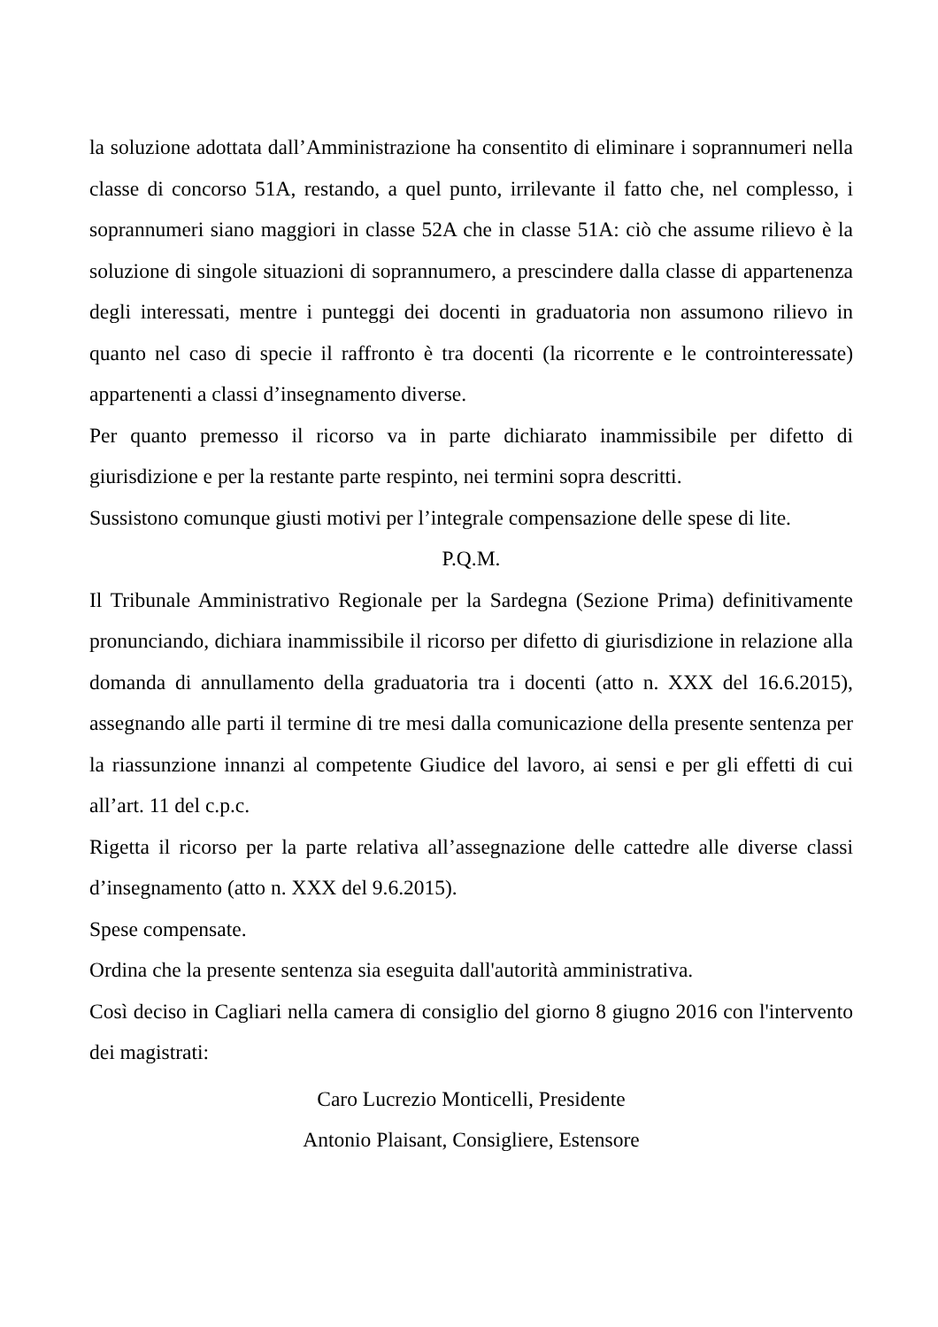la soluzione adottata dall’Amministrazione ha consentito di eliminare i soprannumeri nella classe di concorso 51A, restando, a quel punto, irrilevante il fatto che, nel complesso, i soprannumeri siano maggiori in classe 52A che in classe 51A: ciò che assume rilievo è la soluzione di singole situazioni di soprannumero, a prescindere dalla classe di appartenenza degli interessati, mentre i punteggi dei docenti in graduatoria non assumono rilievo in quanto nel caso di specie il raffronto è tra docenti (la ricorrente e le controinteressate) appartenenti a classi d’insegnamento diverse.
Per quanto premesso il ricorso va in parte dichiarato inammissibile per difetto di giurisdizione e per la restante parte respinto, nei termini sopra descritti.
Sussistono comunque giusti motivi per l’integrale compensazione delle spese di lite.
P.Q.M.
Il Tribunale Amministrativo Regionale per la Sardegna (Sezione Prima) definitivamente pronunciando, dichiara inammissibile il ricorso per difetto di giurisdizione in relazione alla domanda di annullamento della graduatoria tra i docenti (atto n. XXX del 16.6.2015), assegnando alle parti il termine di tre mesi dalla comunicazione della presente sentenza per la riassunzione innanzi al competente Giudice del lavoro, ai sensi e per gli effetti di cui all’art. 11 del c.p.c.
Rigetta il ricorso per la parte relativa all’assegnazione delle cattedre alle diverse classi d’insegnamento (atto n. XXX del 9.6.2015).
Spese compensate.
Ordina che la presente sentenza sia eseguita dall'autorità amministrativa.
Così deciso in Cagliari nella camera di consiglio del giorno 8 giugno 2016 con l'intervento dei magistrati:
Caro Lucrezio Monticelli, Presidente
Antonio Plaisant, Consigliere, Estensore